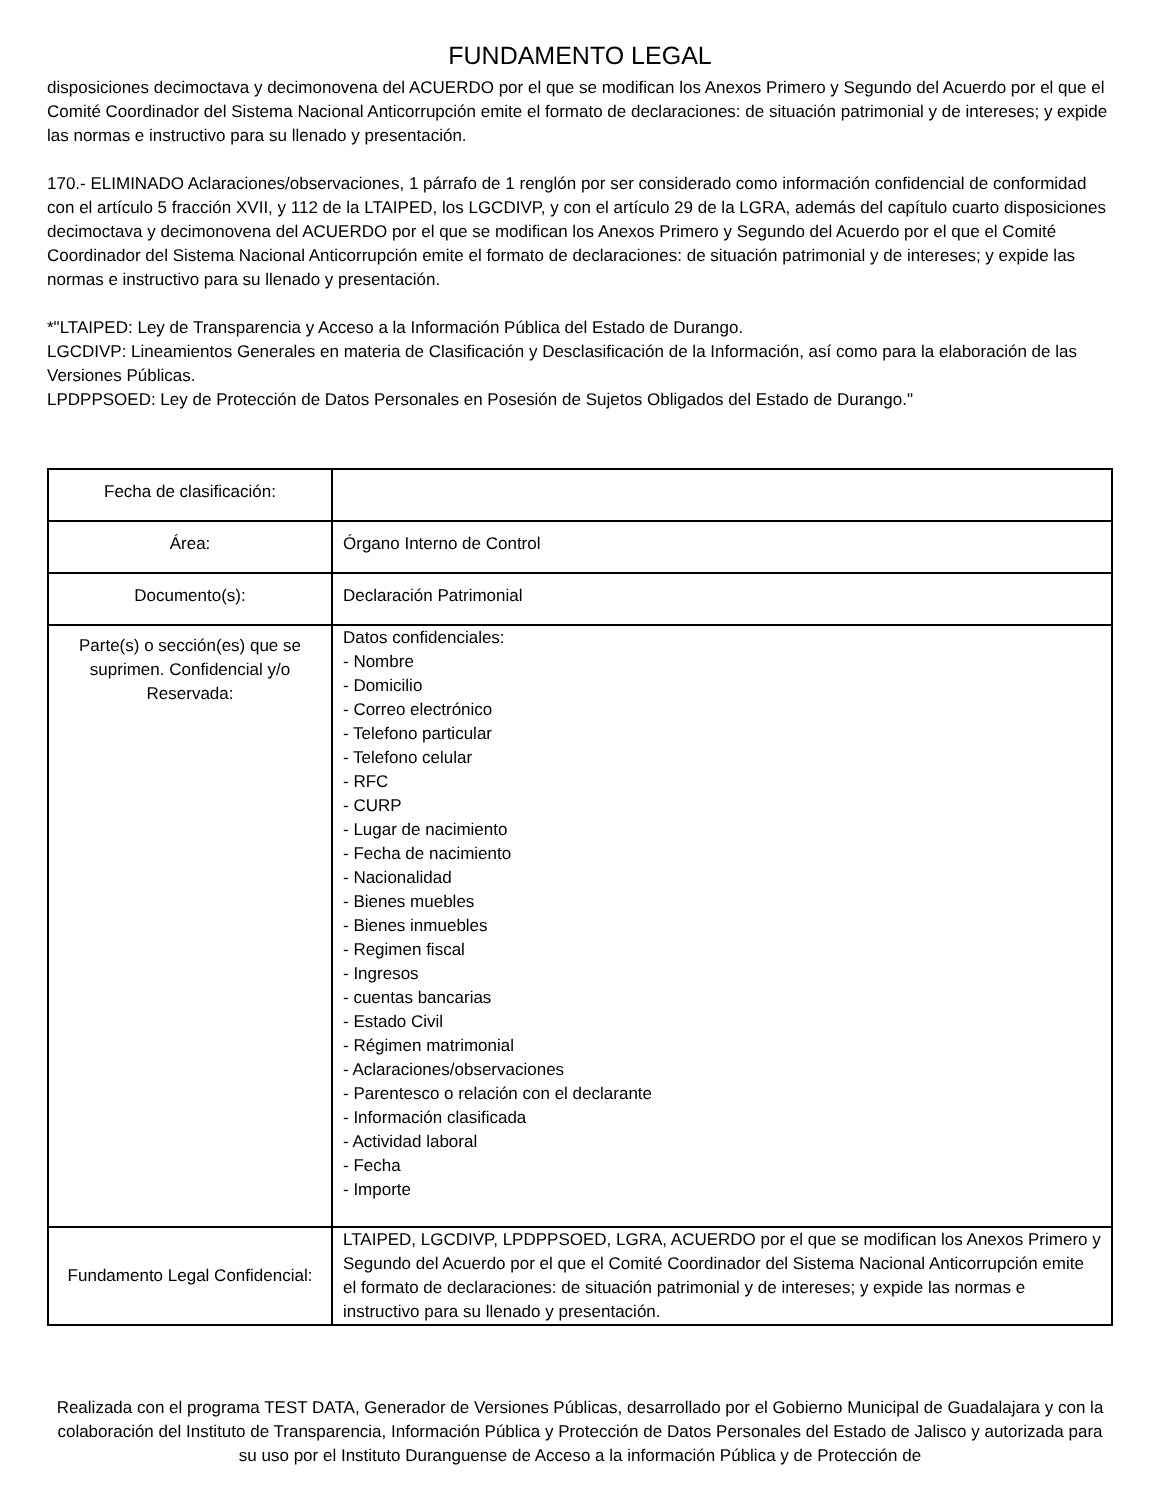FUNDAMENTO LEGAL
disposiciones decimoctava y decimonovena del ACUERDO por el que se modifican los Anexos Primero y Segundo del Acuerdo por el que el Comité Coordinador del Sistema Nacional Anticorrupción emite el formato de declaraciones: de situación patrimonial y de intereses; y expide las normas e instructivo para su llenado y presentación.
170.- ELIMINADO Aclaraciones/observaciones, 1 párrafo de 1 renglón por ser considerado como información confidencial de conformidad con el artículo 5 fracción XVII, y 112 de la LTAIPED, los LGCDIVP, y con el artículo 29 de la LGRA, además del capítulo cuarto disposiciones decimoctava y decimonovena del ACUERDO por el que se modifican los Anexos Primero y Segundo del Acuerdo por el que el Comité Coordinador del Sistema Nacional Anticorrupción emite el formato de declaraciones: de situación patrimonial y de intereses; y expide las normas e instructivo para su llenado y presentación.
*"LTAIPED: Ley de Transparencia y Acceso a la Información Pública del Estado de Durango.
LGCDIVP: Lineamientos Generales en materia de Clasificación y Desclasificación de la Información, así como para la elaboración de las Versiones Públicas.
LPDPPSOED: Ley de Protección de Datos Personales en Posesión de Sujetos Obligados del Estado de Durango."
| Fecha de clasificación: | |
| Área: | Órgano Interno de Control |
| Documento(s): | Declaración Patrimonial |
| Parte(s) o sección(es) que se suprimen. Confidencial y/o Reservada: | Datos confidenciales: - Nombre - Domicilio - Correo electrónico - Telefono particular - Telefono celular - RFC - CURP - Lugar de nacimiento - Fecha de nacimiento - Nacionalidad - Bienes muebles - Bienes inmuebles - Regimen fiscal - Ingresos - cuentas bancarias - Estado Civil - Régimen matrimonial - Aclaraciones/observaciones - Parentesco o relación con el declarante - Información clasificada - Actividad laboral - Fecha - Importe |
| Fundamento Legal Confidencial: | LTAIPED, LGCDIVP, LPDPPSOED, LGRA, ACUERDO por el que se modifican los Anexos Primero y Segundo del Acuerdo por el que el Comité Coordinador del Sistema Nacional Anticorrupción emite el formato de declaraciones: de situación patrimonial y de intereses; y expide las normas e instructivo para su llenado y presentación. |
Realizada con el programa TEST DATA, Generador de Versiones Públicas, desarrollado por el Gobierno Municipal de Guadalajara y con la colaboración del Instituto de Transparencia, Información Pública y Protección de Datos Personales del Estado de Jalisco y autorizada para su uso por el Instituto Duranguense de Acceso a la información Pública y de Protección de